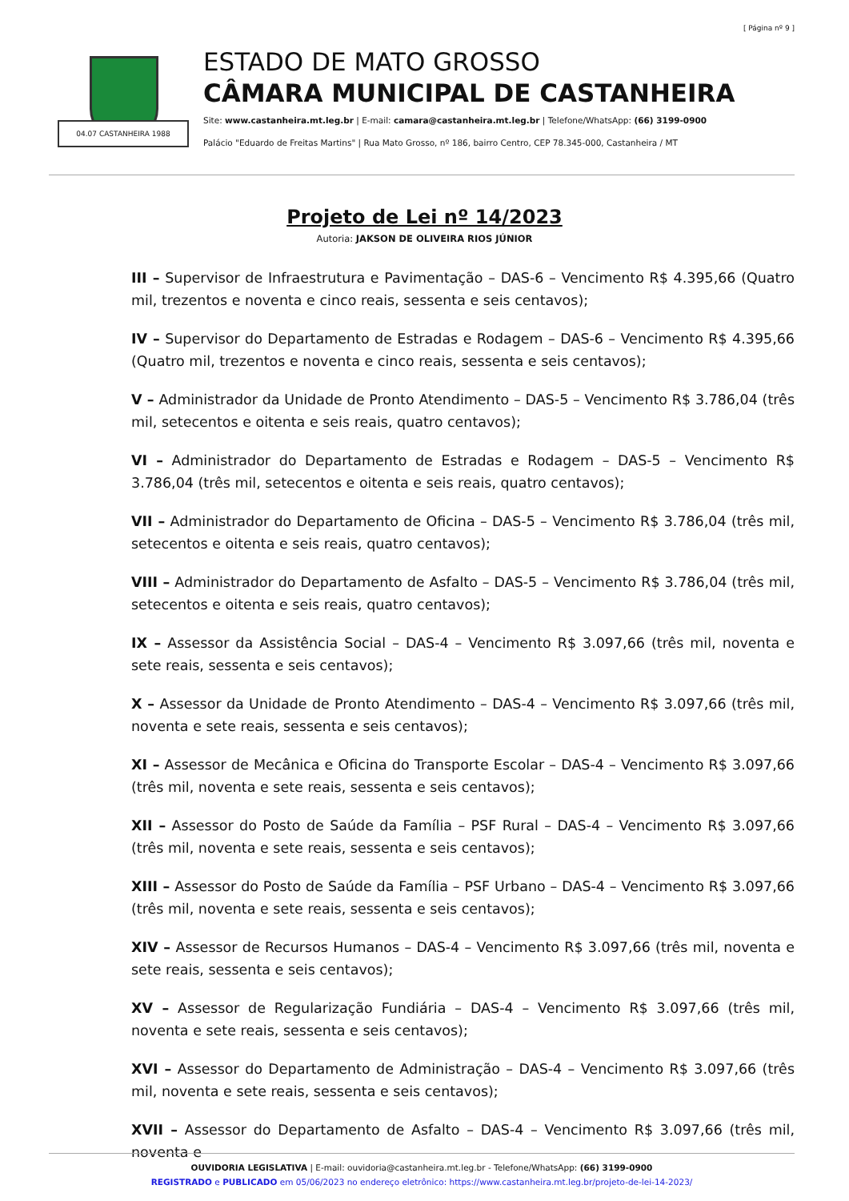[ Página nº 9 ]
04.07 CASTANHEIRA 1988
ESTADO DE MATO GROSSO
CÂMARA MUNICIPAL DE CASTANHEIRA
Site: www.castanheira.mt.leg.br | E-mail: camara@castanheira.mt.leg.br | Telefone/WhatsApp: (66) 3199-0900
Palácio "Eduardo de Freitas Martins" | Rua Mato Grosso, nº 186, bairro Centro, CEP 78.345-000, Castanheira / MT
Projeto de Lei nº 14/2023
Autoria: JAKSON DE OLIVEIRA RIOS JÚNIOR
III – Supervisor de Infraestrutura e Pavimentação – DAS-6 – Vencimento R$ 4.395,66 (Quatro mil, trezentos e noventa e cinco reais, sessenta e seis centavos);
IV – Supervisor do Departamento de Estradas e Rodagem – DAS-6 – Vencimento R$ 4.395,66 (Quatro mil, trezentos e noventa e cinco reais, sessenta e seis centavos);
V – Administrador da Unidade de Pronto Atendimento – DAS-5 – Vencimento R$ 3.786,04 (três mil, setecentos e oitenta e seis reais, quatro centavos);
VI – Administrador do Departamento de Estradas e Rodagem – DAS-5 – Vencimento R$ 3.786,04 (três mil, setecentos e oitenta e seis reais, quatro centavos);
VII – Administrador do Departamento de Oficina – DAS-5 – Vencimento R$ 3.786,04 (três mil, setecentos e oitenta e seis reais, quatro centavos);
VIII – Administrador do Departamento de Asfalto – DAS-5 – Vencimento R$ 3.786,04 (três mil, setecentos e oitenta e seis reais, quatro centavos);
IX – Assessor da Assistência Social – DAS-4 – Vencimento R$ 3.097,66 (três mil, noventa e sete reais, sessenta e seis centavos);
X – Assessor da Unidade de Pronto Atendimento – DAS-4 – Vencimento R$ 3.097,66 (três mil, noventa e sete reais, sessenta e seis centavos);
XI – Assessor de Mecânica e Oficina do Transporte Escolar – DAS-4 – Vencimento R$ 3.097,66 (três mil, noventa e sete reais, sessenta e seis centavos);
XII – Assessor do Posto de Saúde da Família – PSF Rural – DAS-4 – Vencimento R$ 3.097,66 (três mil, noventa e sete reais, sessenta e seis centavos);
XIII – Assessor do Posto de Saúde da Família – PSF Urbano – DAS-4 – Vencimento R$ 3.097,66 (três mil, noventa e sete reais, sessenta e seis centavos);
XIV – Assessor de Recursos Humanos – DAS-4 – Vencimento R$ 3.097,66 (três mil, noventa e sete reais, sessenta e seis centavos);
XV – Assessor de Regularização Fundiária – DAS-4 – Vencimento R$ 3.097,66 (três mil, noventa e sete reais, sessenta e seis centavos);
XVI – Assessor do Departamento de Administração – DAS-4 – Vencimento R$ 3.097,66 (três mil, noventa e sete reais, sessenta e seis centavos);
XVII – Assessor do Departamento de Asfalto – DAS-4 – Vencimento R$ 3.097,66 (três mil, noventa e
OUVIDORIA LEGISLATIVA | E-mail: ouvidoria@castanheira.mt.leg.br - Telefone/WhatsApp: (66) 3199-0900
REGISTRADO e PUBLICADO em 05/06/2023 no endereço eletrônico: https://www.castanheira.mt.leg.br/projeto-de-lei-14-2023/